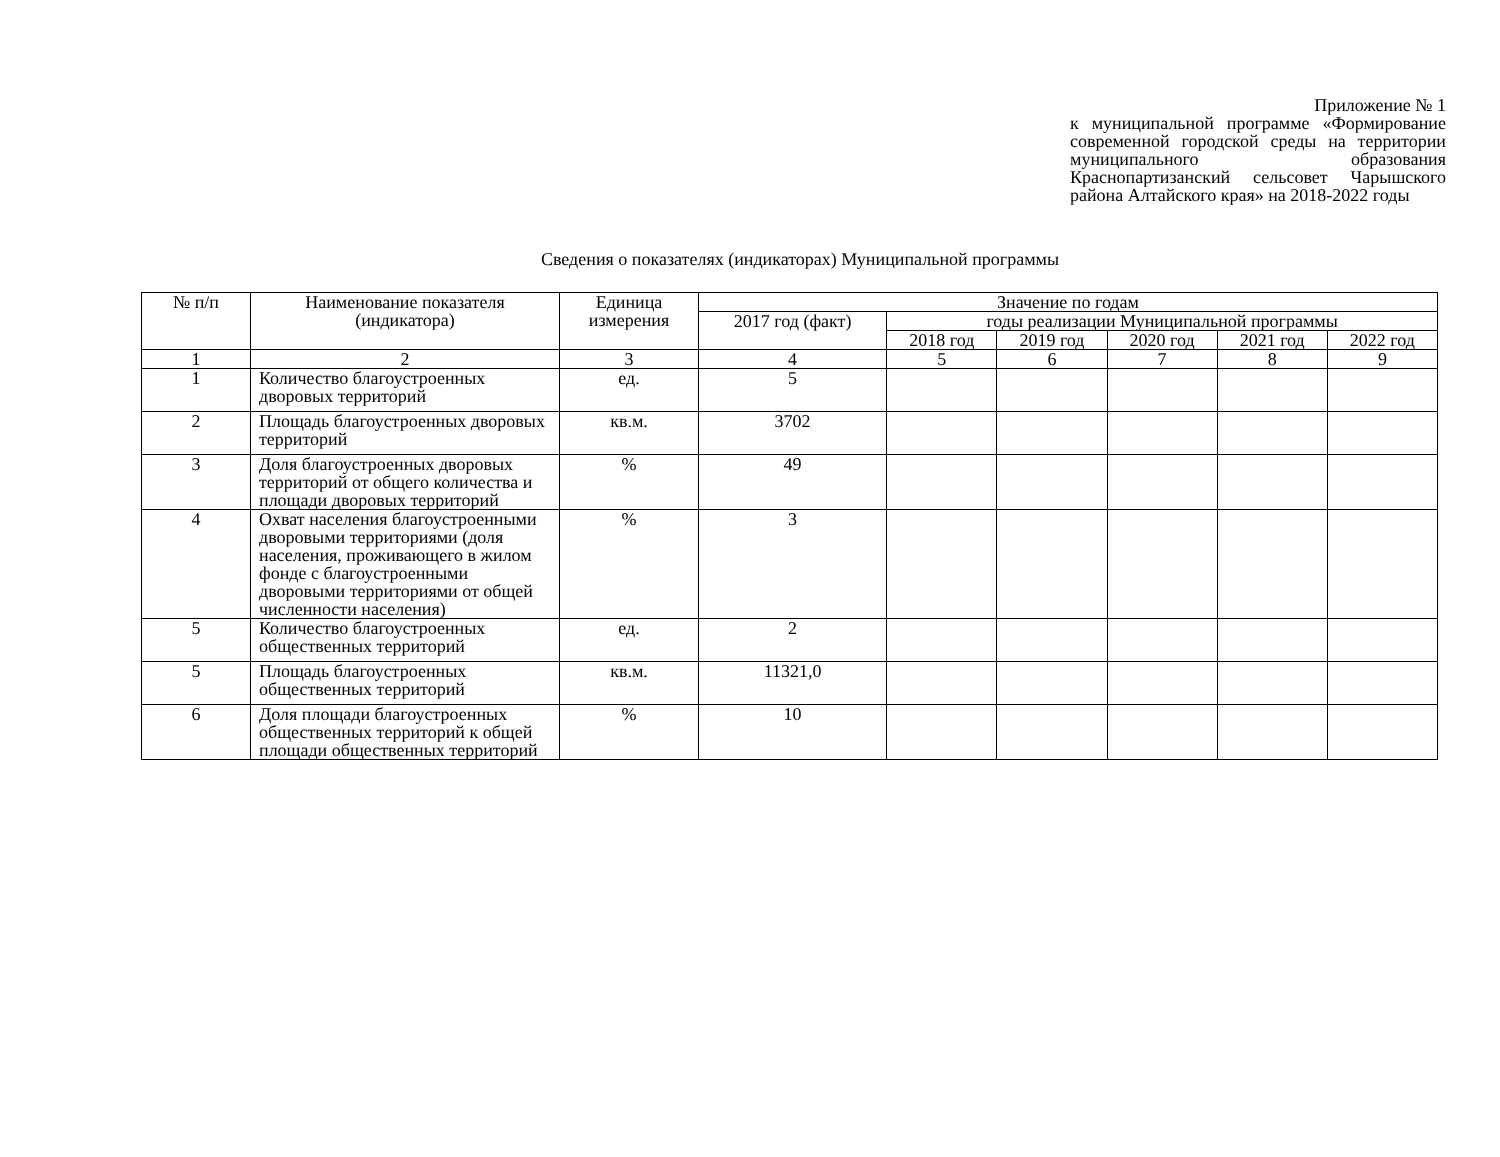Приложение № 1
к муниципальной программе «Формирование современной городской среды на территории муниципального образования Краснопартизанский сельсовет Чарышского района Алтайского края» на 2018-2022 годы
Сведения о показателях (индикаторах) Муниципальной программы
| № п/п | Наименование показателя (индикатора) | Единица измерения | Значение по годам | | | | | |
| --- | --- | --- | --- | --- | --- | --- | --- | --- |
| | | | 2017 год (факт) | годы реализации Муниципальной программы | | | | |
| | | | | 2018 год | 2019 год | 2020 год | 2021 год | 2022 год |
| 1 | 2 | 3 | 4 | 5 | 6 | 7 | 8 | 9 |
| 1 | Количество благоустроенных дворовых территорий | ед. | 5 | | | | | |
| 2 | Площадь благоустроенных дворовых территорий | кв.м. | 3702 | | | | | |
| 3 | Доля благоустроенных дворовых территорий от общего количества и площади дворовых территорий | % | 49 | | | | | |
| 4 | Охват населения благоустроенными дворовыми территориями (доля населения, проживающего в жилом фонде с благоустроенными дворовыми территориями от общей численности населения) | % | 3 | | | | | |
| 5 | Количество благоустроенных общественных территорий | ед. | 2 | | | | | |
| 5 | Площадь благоустроенных общественных территорий | кв.м. | 11321,0 | | | | | |
| 6 | Доля площади благоустроенных общественных территорий к общей площади общественных территорий | % | 10 | | | | | |